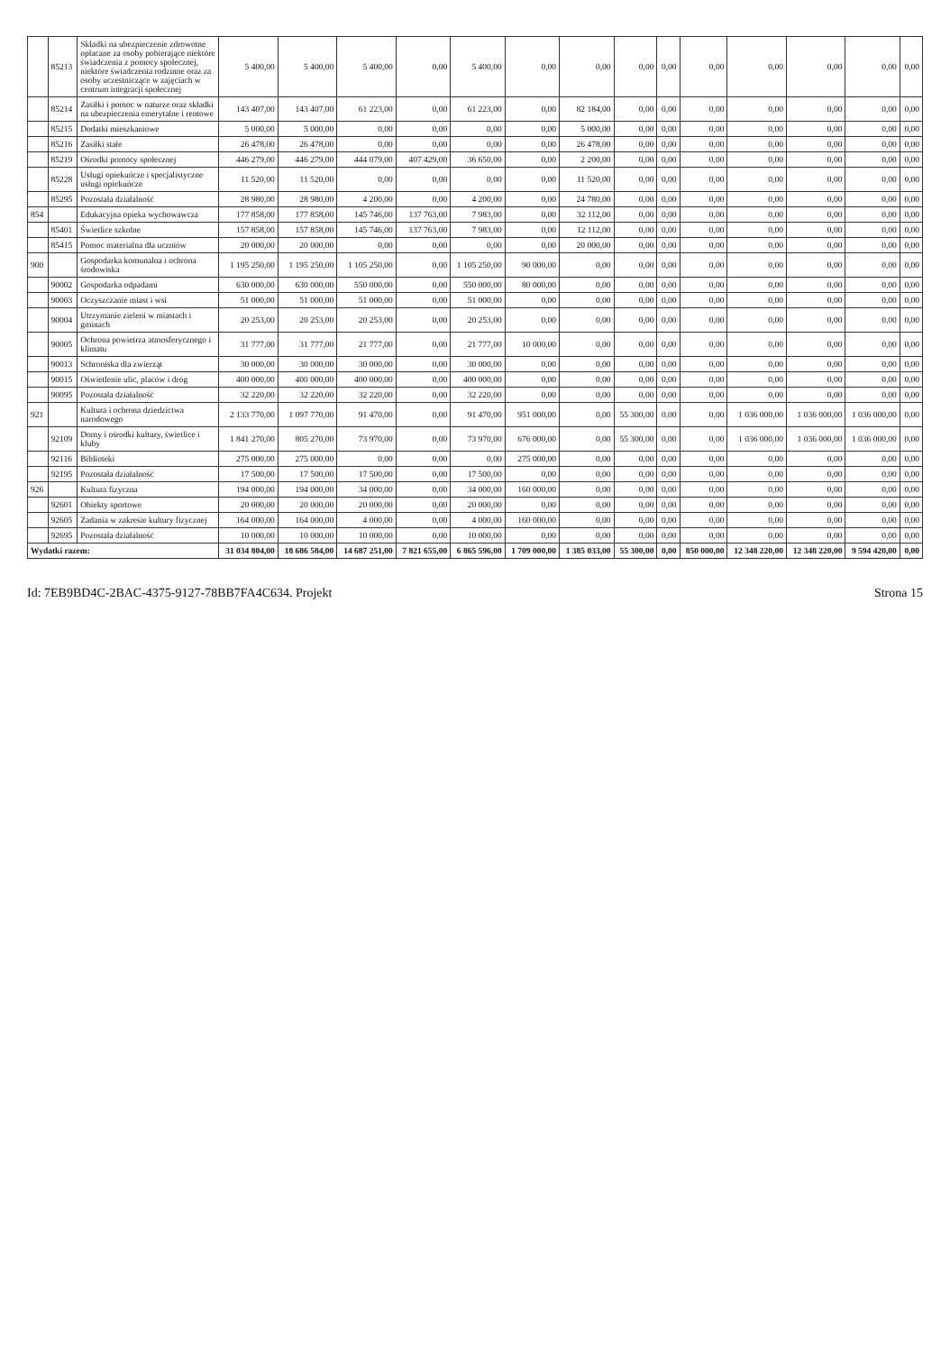| | 85213 | Składki na ubezpieczenie zdrowotne opłacane za osoby pobierające niektóre świadczenia z pomocy społecznej, niektóre świadczenia rodzinne oraz za osoby uczestniczące w zajęciach w centrum integracji społecznej | 5 400,00 | 5 400,00 | 5 400,00 | 0,00 | 5 400,00 | 0,00 | 0,00 | 0,00 | 0,00 | 0,00 | 0,00 | 0,00 | 0,00 | 0,00 |
| | 85214 | Zasiłki i pomoc w naturze oraz składki na ubezpieczenia emerytalne i rentowe | 143 407,00 | 143 407,00 | 61 223,00 | 0,00 | 61 223,00 | 0,00 | 82 184,00 | 0,00 | 0,00 | 0,00 | 0,00 | 0,00 | 0,00 | 0,00 |
| | 85215 | Dodatki mieszkaniowe | 5 000,00 | 5 000,00 | 0,00 | 0,00 | 0,00 | 0,00 | 5 000,00 | 0,00 | 0,00 | 0,00 | 0,00 | 0,00 | 0,00 | 0,00 |
| | 85216 | Zasiłki stałe | 26 478,00 | 26 478,00 | 0,00 | 0,00 | 0,00 | 0,00 | 26 478,00 | 0,00 | 0,00 | 0,00 | 0,00 | 0,00 | 0,00 | 0,00 |
| | 85219 | Ośrodki pomocy społecznej | 446 279,00 | 446 279,00 | 444 079,00 | 407 429,00 | 36 650,00 | 0,00 | 2 200,00 | 0,00 | 0,00 | 0,00 | 0,00 | 0,00 | 0,00 | 0,00 |
| | 85228 | Usługi opiekuńcze i specjalistyczne usługi opiekuńcze | 11 520,00 | 11 520,00 | 0,00 | 0,00 | 0,00 | 0,00 | 11 520,00 | 0,00 | 0,00 | 0,00 | 0,00 | 0,00 | 0,00 | 0,00 |
| | 85295 | Pozostała działalność | 28 980,00 | 28 980,00 | 4 200,00 | 0,00 | 4 200,00 | 0,00 | 24 780,00 | 0,00 | 0,00 | 0,00 | 0,00 | 0,00 | 0,00 | 0,00 |
| 854 | | Edukacyjna opieka wychowawcza | 177 858,00 | 177 858,00 | 145 746,00 | 137 763,00 | 7 983,00 | 0,00 | 32 112,00 | 0,00 | 0,00 | 0,00 | 0,00 | 0,00 | 0,00 | 0,00 |
| | 85401 | Świetlice szkolne | 157 858,00 | 157 858,00 | 145 746,00 | 137 763,00 | 7 983,00 | 0,00 | 12 112,00 | 0,00 | 0,00 | 0,00 | 0,00 | 0,00 | 0,00 | 0,00 |
| | 85415 | Pomoc materialna dla uczniów | 20 000,00 | 20 000,00 | 0,00 | 0,00 | 0,00 | 0,00 | 20 000,00 | 0,00 | 0,00 | 0,00 | 0,00 | 0,00 | 0,00 | 0,00 |
| 900 | | Gospodarka komunalna i ochrona środowiska | 1 195 250,00 | 1 195 250,00 | 1 105 250,00 | 0,00 | 1 105 250,00 | 90 000,00 | 0,00 | 0,00 | 0,00 | 0,00 | 0,00 | 0,00 | 0,00 | 0,00 |
| | 90002 | Gospodarka odpadami | 630 000,00 | 630 000,00 | 550 000,00 | 0,00 | 550 000,00 | 80 000,00 | 0,00 | 0,00 | 0,00 | 0,00 | 0,00 | 0,00 | 0,00 | 0,00 |
| | 90003 | Oczyszczanie miast i wsi | 51 000,00 | 51 000,00 | 51 000,00 | 0,00 | 51 000,00 | 0,00 | 0,00 | 0,00 | 0,00 | 0,00 | 0,00 | 0,00 | 0,00 | 0,00 |
| | 90004 | Utrzymanie zieleni w miastach i gminach | 20 253,00 | 20 253,00 | 20 253,00 | 0,00 | 20 253,00 | 0,00 | 0,00 | 0,00 | 0,00 | 0,00 | 0,00 | 0,00 | 0,00 | 0,00 |
| | 90005 | Ochrona powietrza atmosferycznego i klimatu | 31 777,00 | 31 777,00 | 21 777,00 | 0,00 | 21 777,00 | 10 000,00 | 0,00 | 0,00 | 0,00 | 0,00 | 0,00 | 0,00 | 0,00 | 0,00 |
| | 90013 | Schroniska dla zwierząt | 30 000,00 | 30 000,00 | 30 000,00 | 0,00 | 30 000,00 | 0,00 | 0,00 | 0,00 | 0,00 | 0,00 | 0,00 | 0,00 | 0,00 | 0,00 |
| | 90015 | Oświetlenie ulic, placów i dróg | 400 000,00 | 400 000,00 | 400 000,00 | 0,00 | 400 000,00 | 0,00 | 0,00 | 0,00 | 0,00 | 0,00 | 0,00 | 0,00 | 0,00 | 0,00 |
| | 90095 | Pozostała działalność | 32 220,00 | 32 220,00 | 32 220,00 | 0,00 | 32 220,00 | 0,00 | 0,00 | 0,00 | 0,00 | 0,00 | 0,00 | 0,00 | 0,00 | 0,00 |
| 921 | | Kultura i ochrona dziedzictwa narodowego | 2 133 770,00 | 1 097 770,00 | 91 470,00 | 0,00 | 91 470,00 | 951 000,00 | 0,00 | 55 300,00 | 0,00 | 0,00 | 1 036 000,00 | 1 036 000,00 | 1 036 000,00 | 0,00 |
| | 92109 | Domy i ośrodki kultury, świetlice i kluby | 1 841 270,00 | 805 270,00 | 73 970,00 | 0,00 | 73 970,00 | 676 000,00 | 0,00 | 55 300,00 | 0,00 | 0,00 | 1 036 000,00 | 1 036 000,00 | 1 036 000,00 | 0,00 |
| | 92116 | Biblioteki | 275 000,00 | 275 000,00 | 0,00 | 0,00 | 0,00 | 275 000,00 | 0,00 | 0,00 | 0,00 | 0,00 | 0,00 | 0,00 | 0,00 | 0,00 |
| | 92195 | Pozostała działalność | 17 500,00 | 17 500,00 | 17 500,00 | 0,00 | 17 500,00 | 0,00 | 0,00 | 0,00 | 0,00 | 0,00 | 0,00 | 0,00 | 0,00 | 0,00 |
| 926 | | Kultura fizyczna | 194 000,00 | 194 000,00 | 34 000,00 | 0,00 | 34 000,00 | 160 000,00 | 0,00 | 0,00 | 0,00 | 0,00 | 0,00 | 0,00 | 0,00 | 0,00 |
| | 92601 | Obiekty sportowe | 20 000,00 | 20 000,00 | 20 000,00 | 0,00 | 20 000,00 | 0,00 | 0,00 | 0,00 | 0,00 | 0,00 | 0,00 | 0,00 | 0,00 | 0,00 |
| | 92605 | Zadania w zakresie kultury fizycznej | 164 000,00 | 164 000,00 | 4 000,00 | 0,00 | 4 000,00 | 160 000,00 | 0,00 | 0,00 | 0,00 | 0,00 | 0,00 | 0,00 | 0,00 | 0,00 |
| | 92695 | Pozostała działalność | 10 000,00 | 10 000,00 | 10 000,00 | 0,00 | 10 000,00 | 0,00 | 0,00 | 0,00 | 0,00 | 0,00 | 0,00 | 0,00 | 0,00 | 0,00 |
| Wydatki razem: | | | 31 034 804,00 | 18 686 584,00 | 14 687 251,00 | 7 821 655,00 | 6 865 596,00 | 1 709 000,00 | 1 385 033,00 | 55 300,00 | 0,00 | 850 000,00 | 12 348 220,00 | 12 348 220,00 | 9 594 420,00 | 0,00 |
Id: 7EB9BD4C-2BAC-4375-9127-78BB7FA4C634. Projekt Strona 15